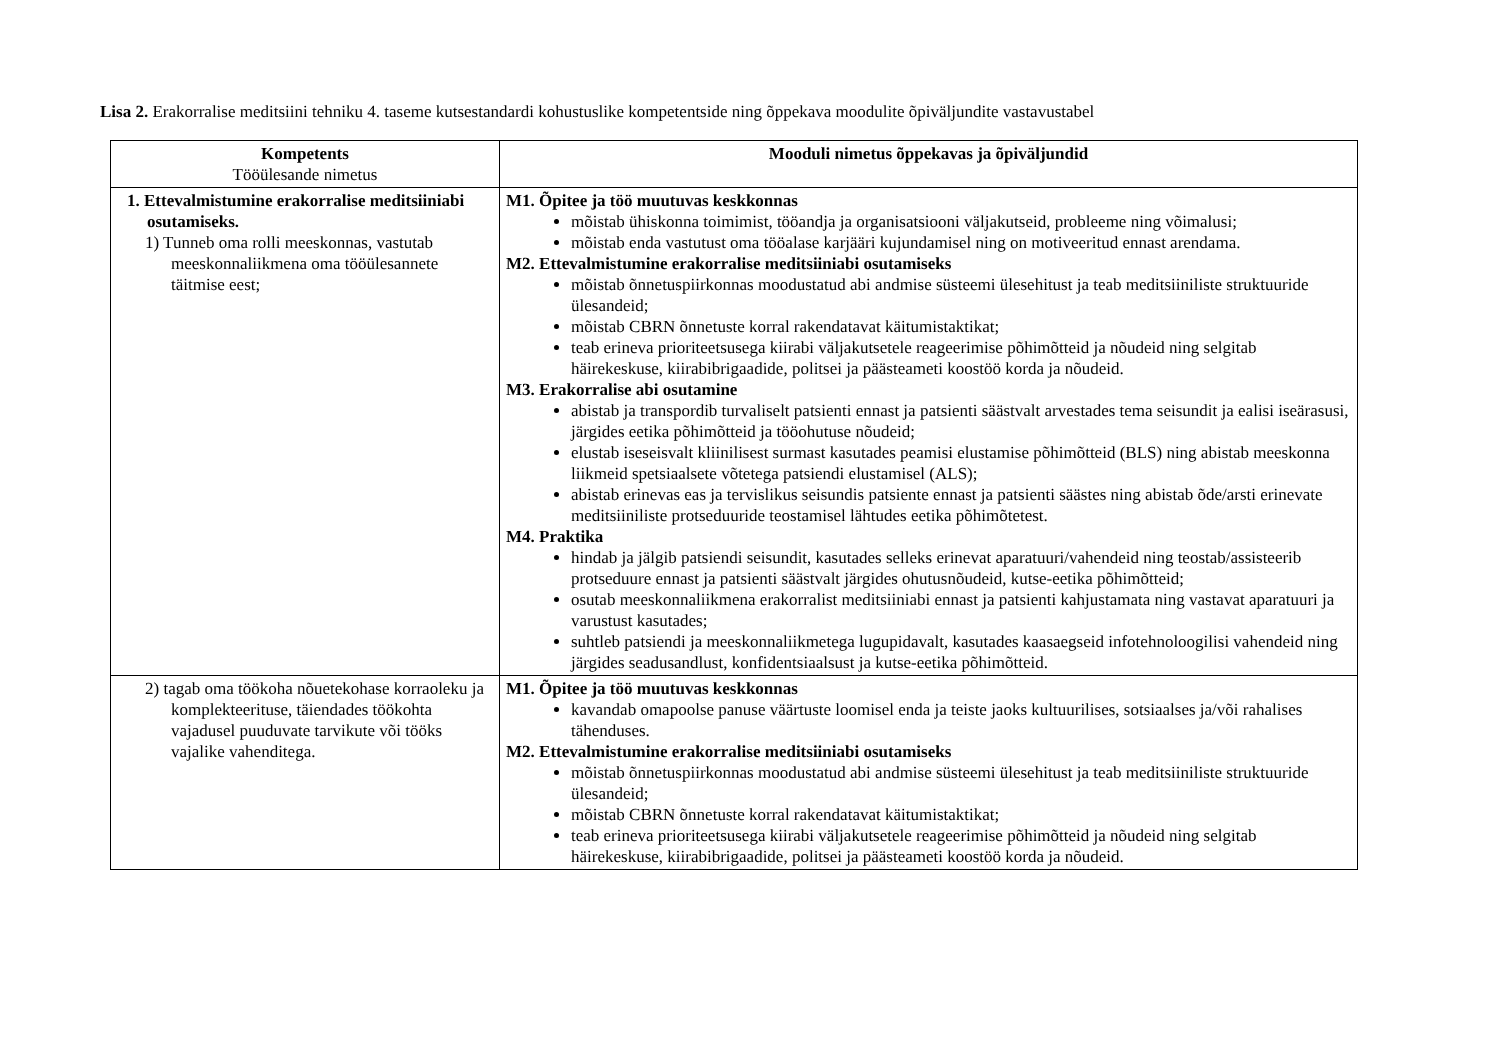Lisa 2. Erakorralise meditsiini tehniku 4. taseme kutsestandardi kohustuslike kompetentside ning õppekava moodulite õpiväljundite vastavustabel
| Kompetents Tööülesande nimetus | Mooduli nimetus õppekavas ja õpiväljundid |
| --- | --- |
| 1. Ettevalmistumine erakorralise meditsiiniabi osutamiseks. 1) Tunneb oma rolli meeskonnas, vastutab meeskonnaliikmena oma tööülesannete täitmise eest; | M1. Õpitee ja töö muutuvas keskkonnas mõistab ühiskonna toimimist, tööandja ja organisatsiooni väljakutseid, probleeme ning võimalusi; mõistab enda vastutust oma tööalase karjääri kujundamisel ning on motiveeritud ennast arendama. M2. Ettevalmistumine erakorralise meditsiiniabi osutamiseks mõistab õnnetuspiirkonnas moodustatud abi andmise süsteemi ülesehitust ja teab meditsiiniliste struktuuride ülesandeid; mõistab CBRN õnnetuste korral rakendatavat käitumistaktikat; teab erineva prioriteetsusega kiirabi väljakutsetele reageerimise põhimõtteid ja nõudeid ning selgitab häirekeskuse, kiirabibrigaadide, politsei ja päästeameti koostöö korda ja nõudeid. M3. Erakorralise abi osutamine abistab ja transpordib turvaliselt patsienti ennast ja patsienti säästvalt arvestades tema seisundit ja ealisi iseärasusi, järgides eetika põhimõtteid ja tööohutuse nõudeid; elustab iseseisvalt kliinilisest surmast kasutades peamisi elustamise põhimõtteid (BLS) ning abistab meeskonna liikmeid spetsiaalsete võtetega patsiendi elustamisel (ALS); abistab erinevas eas ja tervislikus seisundis patsiente ennast ja patsienti säästes ning abistab õde/arsti erinevate meditsiiniliste protseduuride teostamisel lähtudes eetika põhimõtetest. M4. Praktika hindab ja jälgib patsiendi seisundit, kasutades selleks erinevat aparatuuri/vahendeid ning teostab/assisteerib protseduure ennast ja patsienti säästvalt järgides ohutusnõudeid, kutse-eetika põhimõtteid; osutab meeskonnaliikmena erakorralist meditsiiniabi ennast ja patsienti kahjustamata ning vastavat aparatuuri ja varustust kasutades; suhtleb patsiendi ja meeskonnaliikmetega lugupidavalt, kasutades kaasaegseid infotehnoloogilisi vahendeid ning järgides seadusandlust, konfidentsiaalsust ja kutse-eetika põhimõtteid. |
| 2) tagab oma töökoha nõuetekohase korraoleku ja komplekteerituse, täiendades töökohta vajadusel puuduvate tarvikute või tööks vajalike vahenditega. | M1. Õpitee ja töö muutuvas keskkonnas kavandab omapoolse panuse väärtuste loomisel enda ja teiste jaoks kultuurilises, sotsiaalses ja/või rahalises tähenduses. M2. Ettevalmistumine erakorralise meditsiiniabi osutamiseks mõistab õnnetuspiirkonnas moodustatud abi andmise süsteemi ülesehitust ja teab meditsiiniliste struktuuride ülesandeid; mõistab CBRN õnnetuste korral rakendatavat käitumistaktikat; teab erineva prioriteetsusega kiirabi väljakutsetele reageerimise põhimõtteid ja nõudeid ning selgitab häirekeskuse, kiirabibrigaadide, politsei ja päästeameti koostöö korda ja nõudeid. |